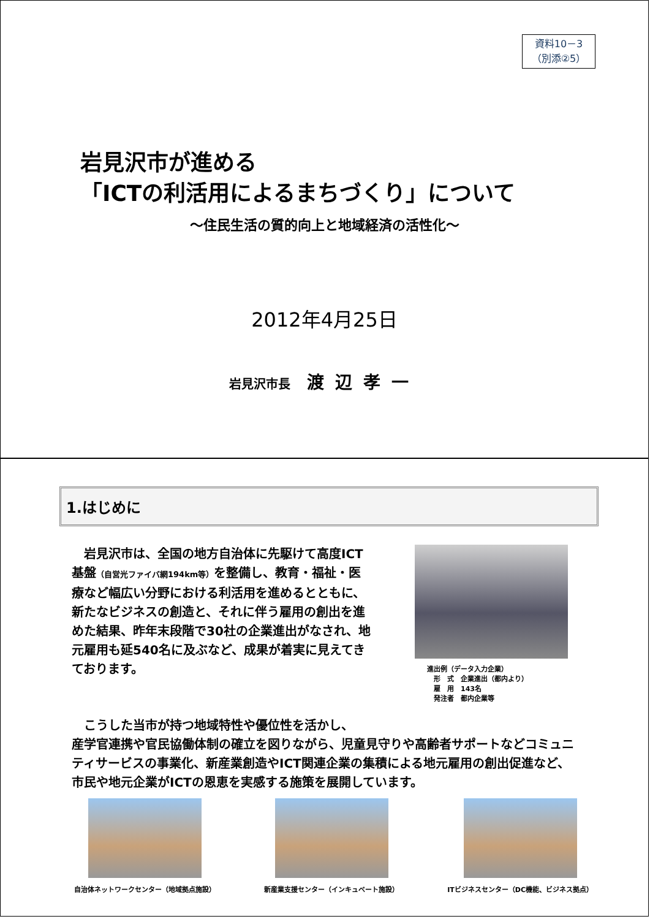資料10－3
（別添②5）
岩見沢市が進める
「ICTの利活用によるまちづくり」について
～住民生活の質的向上と地域経済の活性化～
2012年4月25日
岩見沢市長 渡辺孝一
1.はじめに
　岩見沢市は、全国の地方自治体に先駆けて高度ICT基盤（自営光ファイバ網194km等）を整備し、教育・福祉・医療など幅広い分野における利活用を進めるとともに、新たなビジネスの創造と、それに伴う雇用の創出を進めた結果、昨年末段階で30社の企業進出がなされ、地元雇用も延540名に及ぶなど、成果が着実に見えてきております。
進出例（データ入力企業）
　形　式　企業進出（都内より）
　雇　用　143名
　発注者　都内企業等
　こうした当市が持つ地域特性や優位性を活かし、
産学官連携や官民協働体制の確立を図りながら、児童見守りや高齢者サポートなどコミュニティサービスの事業化、新産業創造やICT関連企業の集積による地元雇用の創出促進など、市民や地元企業がICTの恩恵を実感する施策を展開しています。
自治体ネットワークセンター（地域拠点施設）
新産業支援センター（インキュベート施設）
ITビジネスセンター（DC機能、ビジネス拠点）